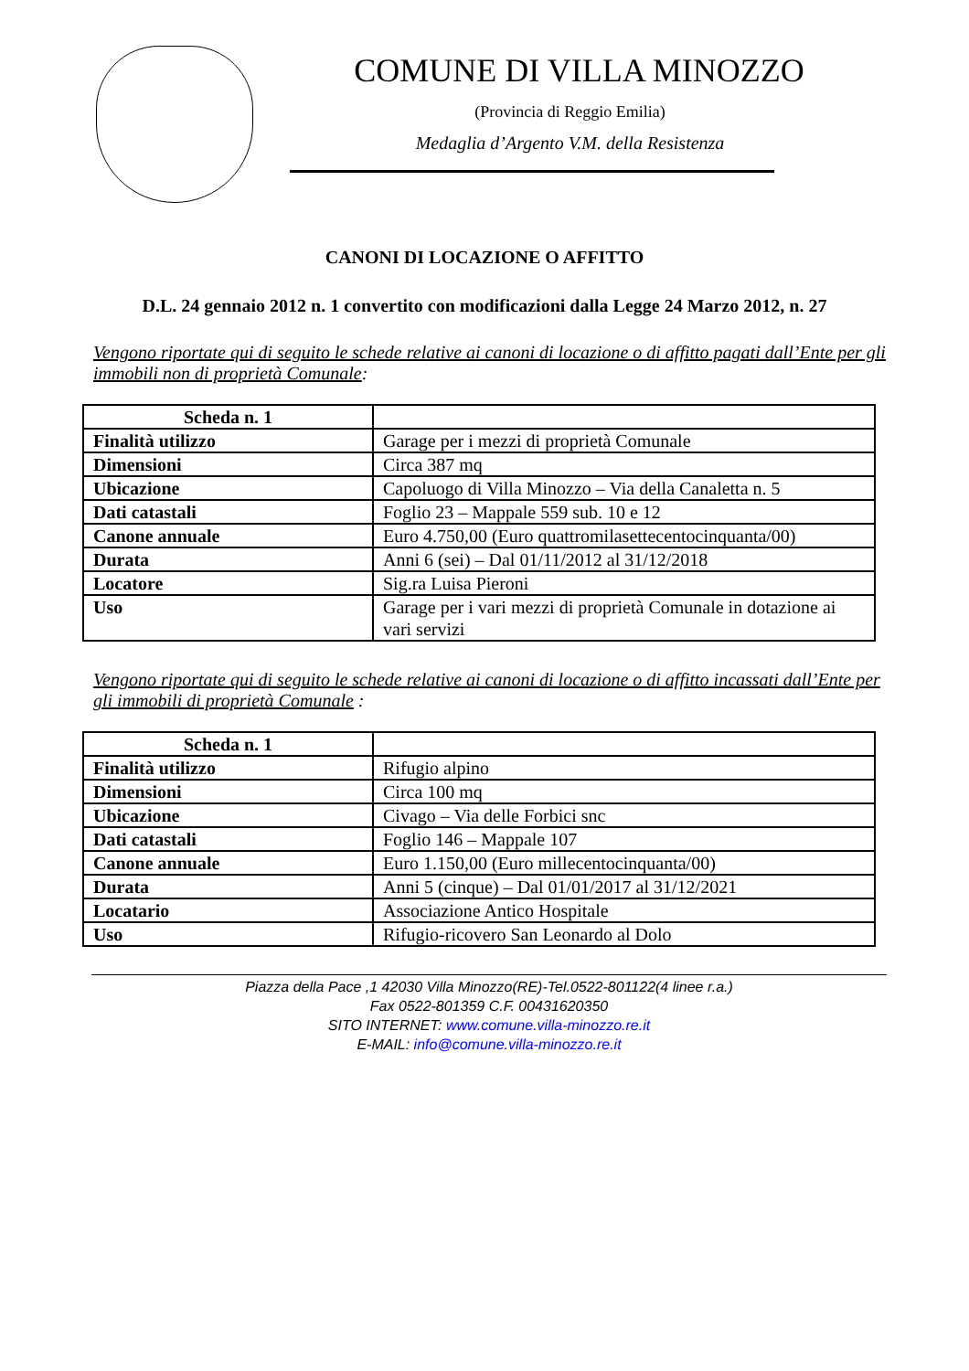COMUNE DI VILLA MINOZZO
(Provincia di Reggio Emilia)
Medaglia d’Argento V.M. della Resistenza
CANONI DI LOCAZIONE O AFFITTO
D.L. 24 gennaio 2012 n. 1 convertito con modificazioni dalla Legge 24 Marzo 2012, n. 27
Vengono riportate qui di seguito le schede relative ai canoni di locazione o di affitto pagati dall’Ente per gli immobili non di proprietà Comunale:
| Scheda n. 1 | |
| --- | --- |
| Finalità utilizzo | Garage per i mezzi di proprietà Comunale |
| Dimensioni | Circa 387 mq |
| Ubicazione | Capoluogo di Villa Minozzo – Via della Canaletta n. 5 |
| Dati catastali | Foglio 23 – Mappale 559 sub. 10 e 12 |
| Canone annuale | Euro 4.750,00 (Euro quattromilasettecentocinquanta/00) |
| Durata | Anni 6 (sei) – Dal 01/11/2012 al 31/12/2018 |
| Locatore | Sig.ra Luisa Pieroni |
| Uso | Garage per i vari mezzi di proprietà Comunale in dotazione ai vari servizi |
Vengono riportate qui di seguito le schede relative ai canoni di locazione o di affitto incassati dall’Ente per gli immobili di proprietà Comunale :
| Scheda n. 1 | |
| --- | --- |
| Finalità utilizzo | Rifugio alpino |
| Dimensioni | Circa 100 mq |
| Ubicazione | Civago – Via delle Forbici snc |
| Dati catastali | Foglio 146 – Mappale 107 |
| Canone annuale | Euro 1.150,00 (Euro millecentocinquanta/00) |
| Durata | Anni 5 (cinque) – Dal 01/01/2017 al 31/12/2021 |
| Locatario | Associazione Antico Hospitale |
| Uso | Rifugio-ricovero San Leonardo al Dolo |
Piazza della Pace ,1 42030 Villa Minozzo(RE)-Tel.0522-801122(4 linee r.a.)
Fax 0522-801359 C.F. 00431620350
SITO INTERNET: www.comune.villa-minozzo.re.it
E-MAIL: info@comune.villa-minozzo.re.it